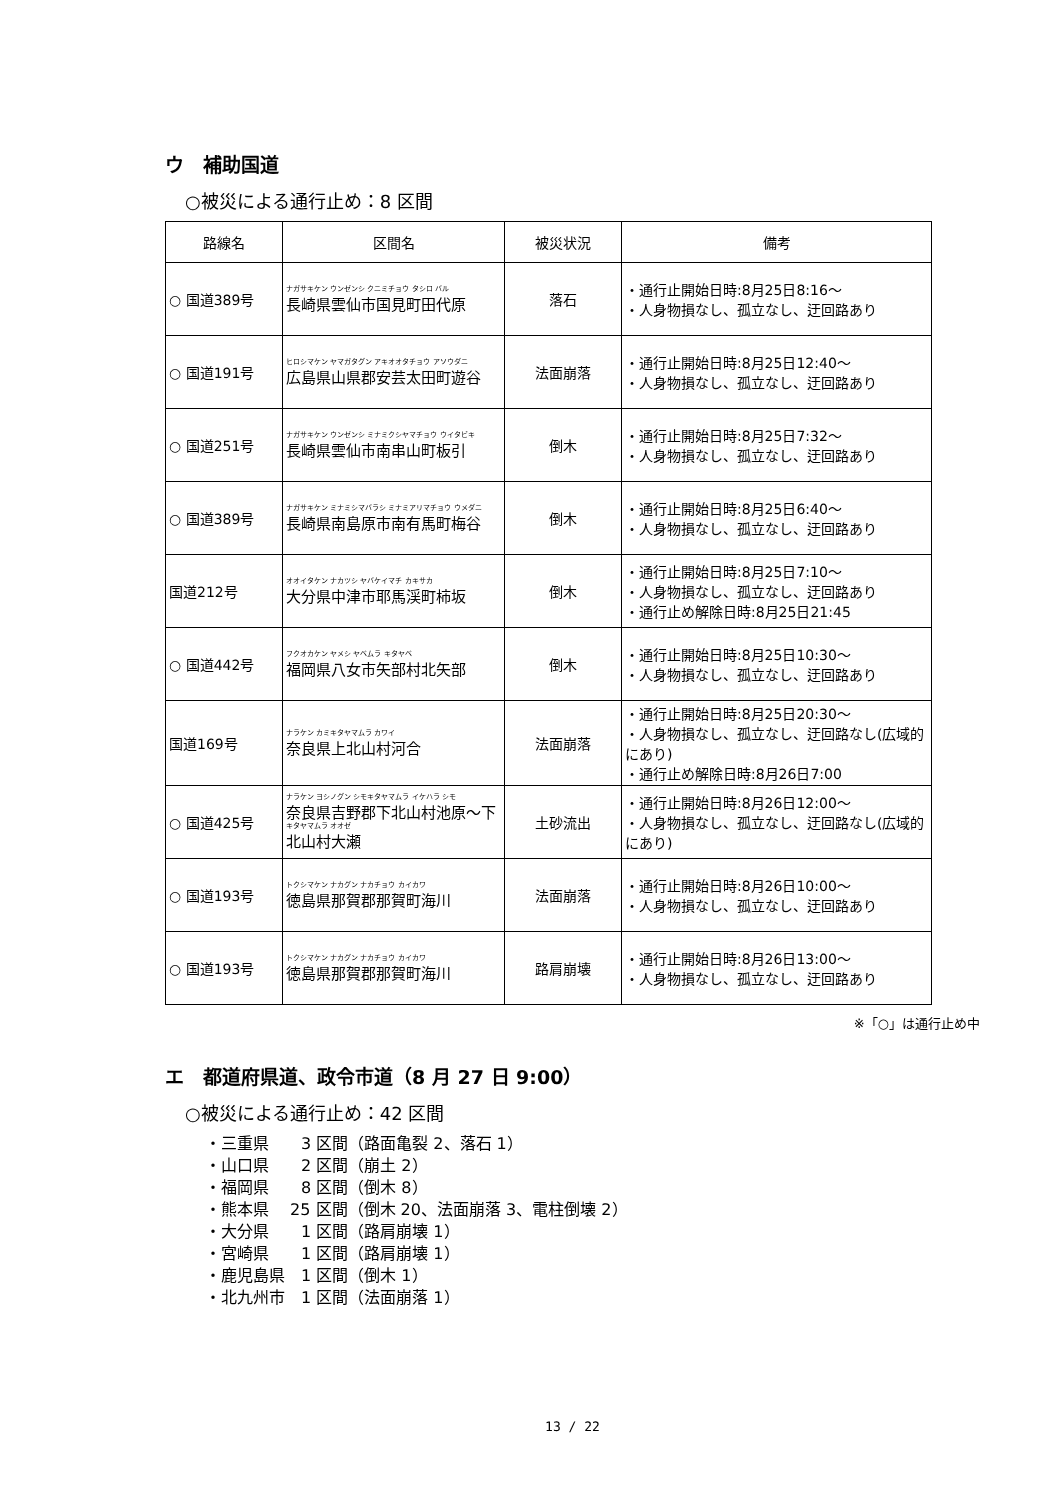ウ　補助国道
○被災による通行止め：8 区間
| 路線名 | 区間名 | 被災状況 | 備考 |
| --- | --- | --- | --- |
| ○ 国道389号 | ナガサキケン ウンゼンシ クニミチョウ タシロ バル 長崎県雲仙市国見町田代原 | 落石 | ・通行止開始日時:8月25日8:16～ ・人身物損なし、孤立なし、迂回路あり |
| ○ 国道191号 | ヒロシマケン ヤマガタグン アキオオタチョウ アソウダニ 広島県山県郡安芸太田町遊谷 | 法面崩落 | ・通行止開始日時:8月25日12:40～ ・人身物損なし、孤立なし、迂回路あり |
| ○ 国道251号 | ナガサキケン ウンゼンシ ミナミクシヤマチョウ ウイタビキ 長崎県雲仙市南串山町板引 | 倒木 | ・通行止開始日時:8月25日7:32～ ・人身物損なし、孤立なし、迂回路あり |
| ○ 国道389号 | ナガサキケン ミナミシマバラシ ミナミアリマチョウ ウメダニ 長崎県南島原市南有馬町梅谷 | 倒木 | ・通行止開始日時:8月25日6:40～ ・人身物損なし、孤立なし、迂回路あり |
| 国道212号 | オオイタケン ナカツシ ヤバケイマチ カキサカ 大分県中津市耶馬渓町柿坂 | 倒木 | ・通行止開始日時:8月25日7:10～ ・人身物損なし、孤立なし、迂回路あり ・通行止め解除日時:8月25日21:45 |
| ○ 国道442号 | フクオカケン ヤメシ ヤベムラ キタヤベ 福岡県八女市矢部村北矢部 | 倒木 | ・通行止開始日時:8月25日10:30～ ・人身物損なし、孤立なし、迂回路あり |
| 国道169号 | ナラケン カミキタヤマムラ カワイ 奈良県上北山村河合 | 法面崩落 | ・通行止開始日時:8月25日20:30～ ・人身物損なし、孤立なし、迂回路なし(広域的にあり) ・通行止め解除日時:8月26日7:00 |
| ○ 国道425号 | ナラケン ヨシノグン シモキタヤマムラ イケハラ シモ 奈良県吉野郡下北山村池原～下 キタヤマムラ オオゼ 北山村大瀬 | 土砂流出 | ・通行止開始日時:8月26日12:00～ ・人身物損なし、孤立なし、迂回路なし(広域的にあり) |
| ○ 国道193号 | トクシマケン ナカグン ナカチョウ カイカワ 徳島県那賀郡那賀町海川 | 法面崩落 | ・通行止開始日時:8月26日10:00～ ・人身物損なし、孤立なし、迂回路あり |
| ○ 国道193号 | トクシマケン ナカグン ナカチョウ カイカワ 徳島県那賀郡那賀町海川 | 路肩崩壊 | ・通行止開始日時:8月26日13:00～ ・人身物損なし、孤立なし、迂回路あり |
※「○」は通行止め中
エ　都道府県道、政令市道（8 月 27 日 9:00）
○被災による通行止め：42 区間
・三重県　　3 区間（路面亀裂 2、落石 1）
・山口県　　2 区間（崩土 2）
・福岡県　　8 区間（倒木 8）
・熊本県　 25 区間（倒木 20、法面崩落 3、電柱倒壊 2）
・大分県　　1 区間（路肩崩壊 1）
・宮崎県　　1 区間（路肩崩壊 1）
・鹿児島県　1 区間（倒木 1）
・北九州市　1 区間（法面崩落 1）
13 / 22